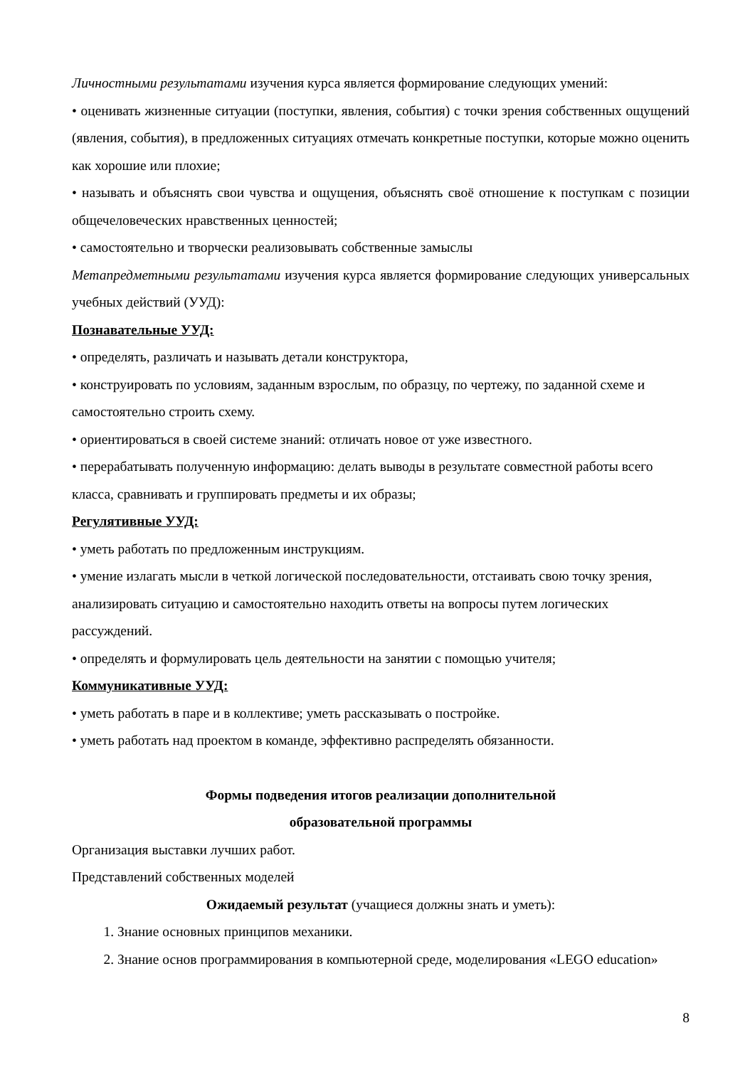Личностными результатами изучения курса является формирование следующих умений:
• оценивать жизненные ситуации (поступки, явления, события) с точки зрения собственных ощущений (явления, события), в предложенных ситуациях отмечать конкретные поступки, которые можно оценить как хорошие или плохие;
• называть и объяснять свои чувства и ощущения, объяснять своё отношение к поступкам с позиции общечеловеческих нравственных ценностей;
• самостоятельно и творчески реализовывать собственные замыслы
Метапредметными результатами изучения курса является формирование следующих универсальных учебных действий (УУД):
Познавательные УУД:
• определять, различать и называть детали конструктора,
• конструировать по условиям, заданным взрослым, по образцу, по чертежу, по заданной схеме и самостоятельно строить схему.
• ориентироваться в своей системе знаний: отличать новое от уже известного.
• перерабатывать полученную информацию: делать выводы в результате совместной работы всего класса, сравнивать и группировать предметы и их образы;
Регулятивные УУД:
• уметь работать по предложенным инструкциям.
• умение излагать мысли в четкой логической последовательности, отстаивать свою точку зрения, анализировать ситуацию и самостоятельно находить ответы на вопросы путем логических рассуждений.
• определять и формулировать цель деятельности на занятии с помощью учителя;
Коммуникативные УУД:
• уметь работать в паре и в коллективе; уметь рассказывать о постройке.
• уметь работать над проектом в команде, эффективно распределять обязанности.
Формы подведения итогов реализации дополнительной
образовательной программы
Организация выставки лучших работ.
Представлений собственных моделей
Ожидаемый результат (учащиеся должны знать и уметь):
1. Знание основных принципов механики.
2. Знание основ программирования в компьютерной среде, моделирования «LEGO education»
8